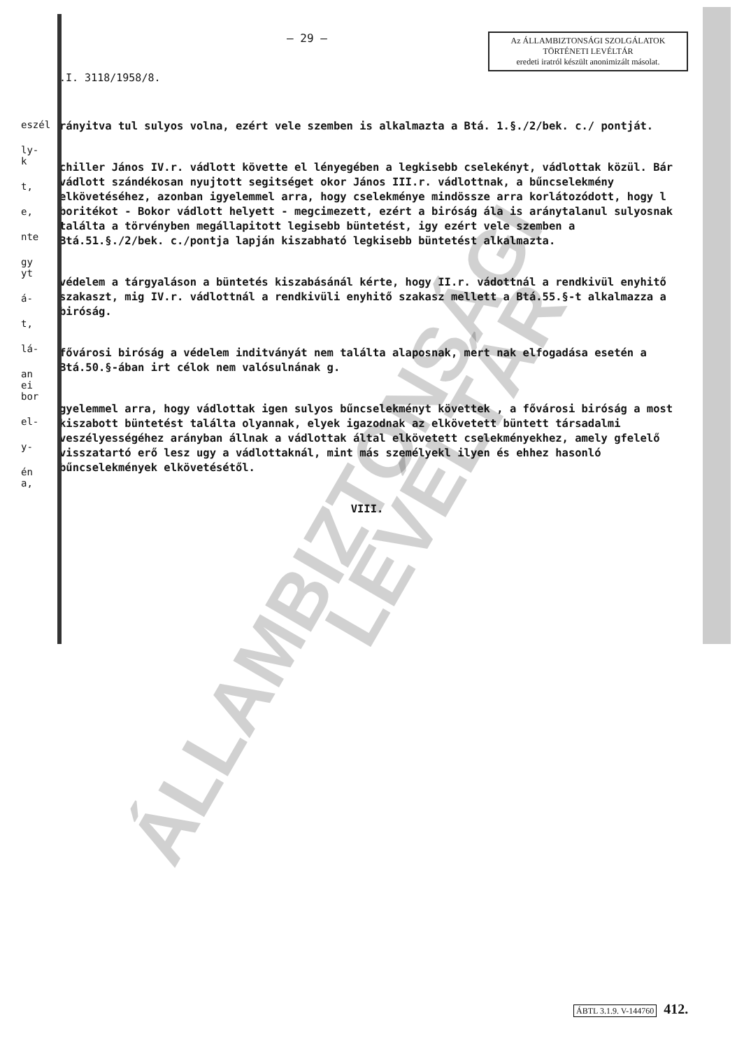– 29 –
Az ÁLLAMBIZTONSÁGI SZOLGÁLATOK
TÖRTÉNETI LEVÉLTÁR
eredeti iratról készült anonimizált másolat.
.I. 3118/1958/8.
eszél
ly-
k
t,
e,
nte
gy
yt
á-
t,
lá-
an
ei
bor
el-
y-
én
a,
rányitva tul sulyos volna, ezért vele szemben is alkalmazta a Btá. 1.§./2/bek. c./ pontját.
chiller János IV.r. vádlott követte el lényegében a legkisebb cselekényt, vádlottak közül. Bár vádlott szándékosan nyujtott segitséget okor János III.r. vádlottnak, a bűncselekmény elkövetéséhez, azonban igyelemmel arra, hogy cselekménye mindössze arra korlátozódott, hogy l boritékot - Bokor vádlott helyett - megcimezett, ezért a biróság ála is aránytalanul sulyosnak találta a törvényben megállapitott legisebb büntetést, igy ezért vele szemben a Btá.51.§./2/bek. c./pontja lapján kiszabható legkisebb büntetést alkalmazta.
védelem a tárgyaláson a büntetés kiszabásánál kérte, hogy II.r. vádottnál a rendkivül enyhitő szakaszt, mig IV.r. vádlottnál a rendkivüli enyhitő szakasz mellett a Btá.55.§-t alkalmazza a biróság.
fővárosi biróság a védelem inditványát nem találta alaposnak, mert nak elfogadása esetén a Btá.50.§-ában irt célok nem valósulnának g.
gyelemmel arra, hogy vádlottak igen sulyos bűncselekményt követtek , a fővárosi biróság a most kiszabott büntetést találta olyannak, elyek igazodnak az elkövetett büntett társadalmi veszélyességéhez arányban állnak a vádlottak által elkövetett cselekményekhez, amely gfelelő visszatartó erő lesz ugy a vádlottaknál, mint más személyekl ilyen és ehhez hasonló bűncselekmények elkövetésétől.
VIII.
ÁLLAMBIZTONSÁGI
LEVÉLTÁR
ÁBTL 3.1.9. V-144760 412.